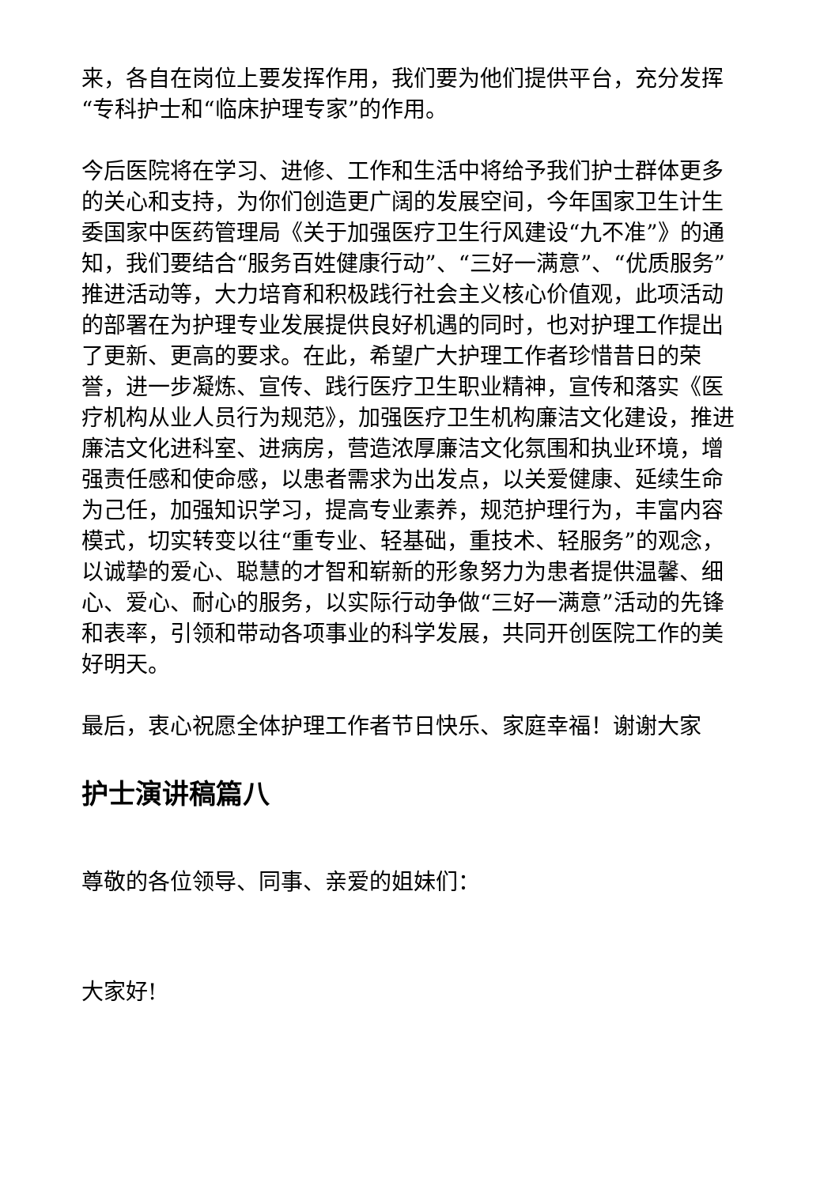来，各自在岗位上要发挥作用，我们要为他们提供平台，充分发挥“专科护士和“临床护理专家”的作用。
今后医院将在学习、进修、工作和生活中将给予我们护士群体更多的关心和支持，为你们创造更广阔的发展空间，今年国家卫生计生委国家中医药管理局《关于加强医疗卫生行风建设“九不准”》的通知，我们要结合“服务百姓健康行动”、“三好一满意”、“优质服务”推进活动等，大力培育和积极践行社会主义核心价值观，此项活动的部署在为护理专业发展提供良好机遇的同时，也对护理工作提出了更新、更高的要求。在此，希望广大护理工作者珍惜昔日的荣誉，进一步凝炼、宣传、践行医疗卫生职业精神，宣传和落实《医疗机构从业人员行为规范》，加强医疗卫生机构廉洁文化建设，推进廉洁文化进科室、进病房，营造浓厚廉洁文化氛围和执业环境，增强责任感和使命感，以患者需求为出发点，以关爱健康、延续生命为己任，加强知识学习，提高专业素养，规范护理行为，丰富内容模式，切实转变以往“重专业、轻基础，重技术、轻服务”的观念，以诚挚的爱心、聪慧的才智和崭新的形象努力为患者提供温馨、细心、爱心、耐心的服务，以实际行动争做“三好一满意”活动的先锋和表率，引领和带动各项事业的科学发展，共同开创医院工作的美好明天。
最后，衷心祝愿全体护理工作者节日快乐、家庭幸福！谢谢大家
护士演讲稿篇八
尊敬的各位领导、同事、亲爱的姐妹们：
大家好!